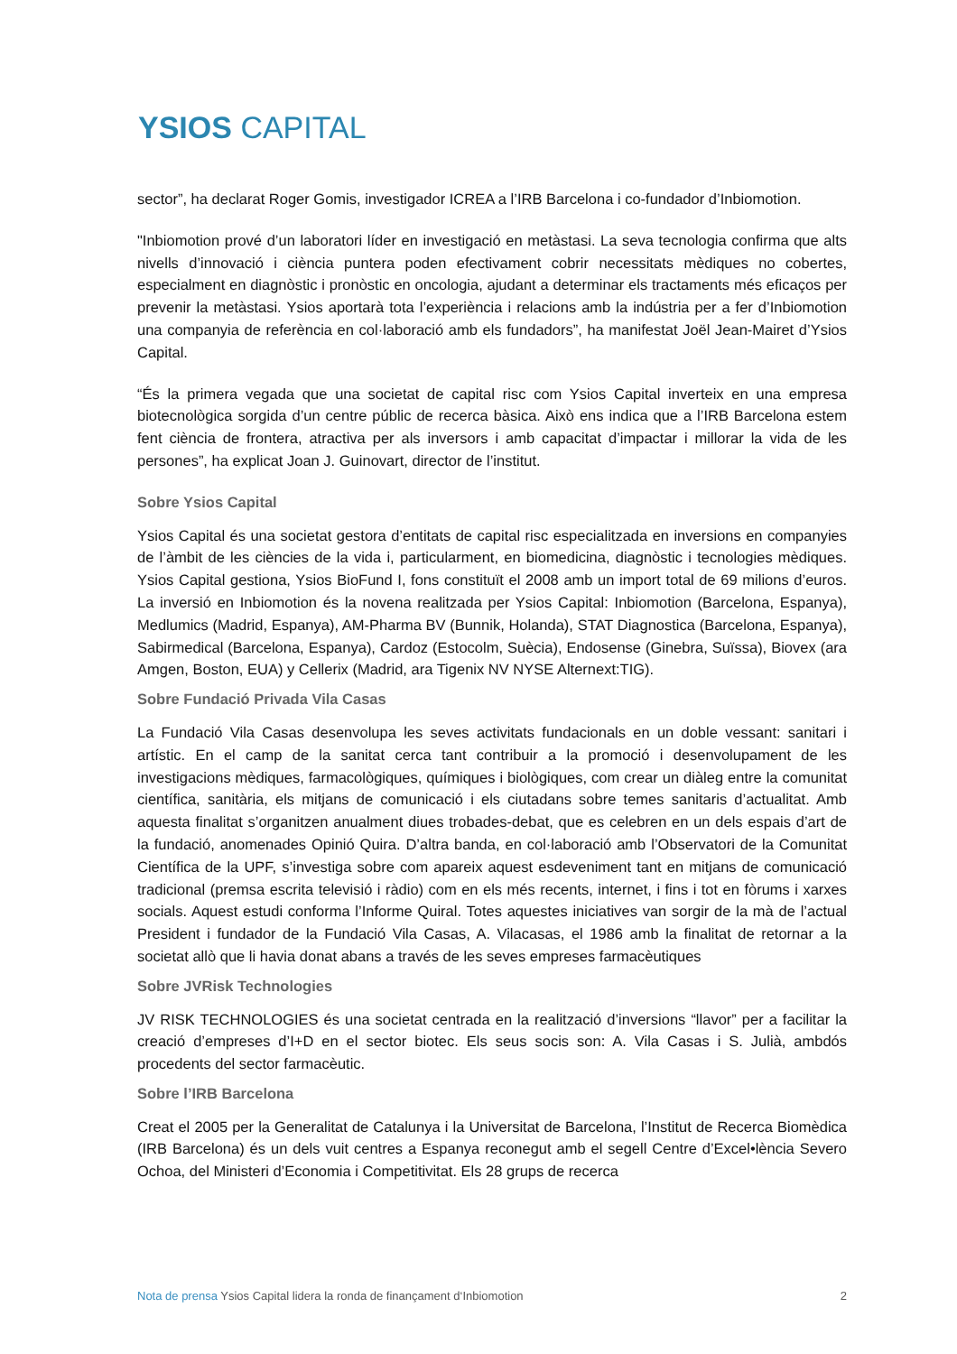YSIOS CAPITAL
sector”, ha declarat Roger Gomis, investigador ICREA a l’IRB Barcelona i co-fundador d’Inbiomotion.
"Inbiomotion prové d’un laboratori líder en investigació en metàstasi. La seva tecnologia confirma que alts nivells d’innovació i ciència puntera poden efectivament cobrir necessitats mèdiques no cobertes, especialment en diagnòstic i pronòstic en oncologia, ajudant a determinar els tractaments més eficaços per prevenir la metàstasi. Ysios aportarà tota l’experiència i relacions amb la indústria per a fer d’Inbiomotion una companyia de referència en col·laboració amb els fundadors”, ha manifestat Joël Jean-Mairet d’Ysios Capital.
“És la primera vegada que una societat de capital risc com Ysios Capital inverteix en una empresa biotecnològica sorgida d’un centre públic de recerca bàsica. Això ens indica que a l’IRB Barcelona estem fent ciència de frontera, atractiva per als inversors i amb capacitat d’impactar i millorar la vida de les persones”, ha explicat Joan J. Guinovart, director de l’institut.
Sobre Ysios Capital
Ysios Capital és una societat gestora d’entitats de capital risc especialitzada en inversions en companyies de l’àmbit de les ciències de la vida i, particularment, en biomedicina, diagnòstic i tecnologies mèdiques. Ysios Capital gestiona, Ysios BioFund I, fons constituït el 2008 amb un import total de 69 milions d’euros. La inversió en Inbiomotion és la novena realitzada per Ysios Capital: Inbiomotion (Barcelona, Espanya), Medlumics (Madrid, Espanya), AM-Pharma BV (Bunnik, Holanda), STAT Diagnostica (Barcelona, Espanya), Sabirmedical (Barcelona, Espanya), Cardoz (Estocolm, Suècia), Endosense (Ginebra, Suïssa), Biovex (ara Amgen, Boston, EUA) y Cellerix (Madrid, ara Tigenix NV NYSE Alternext:TIG).
Sobre Fundació Privada Vila Casas
La Fundació Vila Casas desenvolupa les seves activitats fundacionals en un doble vessant: sanitari i artístic. En el camp de la sanitat cerca tant contribuir a la promoció i desenvolupament de les investigacions mèdiques, farmacològiques, químiques i biològiques, com crear un diàleg entre la comunitat científica, sanitària, els mitjans de comunicació i els ciutadans sobre temes sanitaris d’actualitat. Amb aquesta finalitat s’organitzen anualment diues trobades-debat, que es celebren en un dels espais d’art de la fundació, anomenades Opinió Quira. D’altra banda, en col·laboració amb l’Observatori de la Comunitat Científica de la UPF, s’investiga sobre com apareix aquest esdeveniment tant en mitjans de comunicació tradicional (premsa escrita televisió i ràdio) com en els més recents, internet, i fins i tot en fòrums i xarxes socials. Aquest estudi conforma l’Informe Quiral. Totes aquestes iniciatives van sorgir de la mà de l’actual President i fundador de la Fundació Vila Casas, A. Vilacasas, el 1986 amb la finalitat de retornar a la societat allò que li havia donat abans a través de les seves empreses farmacèutiques
Sobre JVRisk Technologies
JV RISK TECHNOLOGIES és una societat centrada en la realització d’inversions “llavor” per a facilitar la creació d’empreses d’I+D en el sector biotec. Els seus socis son: A. Vila Casas i S. Julià, ambdós procedents del sector farmacèutic.
Sobre l’IRB Barcelona
Creat el 2005 per la Generalitat de Catalunya i la Universitat de Barcelona, l’Institut de Recerca Biomèdica (IRB Barcelona) és un dels vuit centres a Espanya reconegut amb el segell Centre d’Excel•lència Severo Ochoa, del Ministeri d’Economia i Competitivitat. Els 28 grups de recerca
Nota de prensa Ysios Capital lidera la ronda de finançament d‘Inbiomotion
2